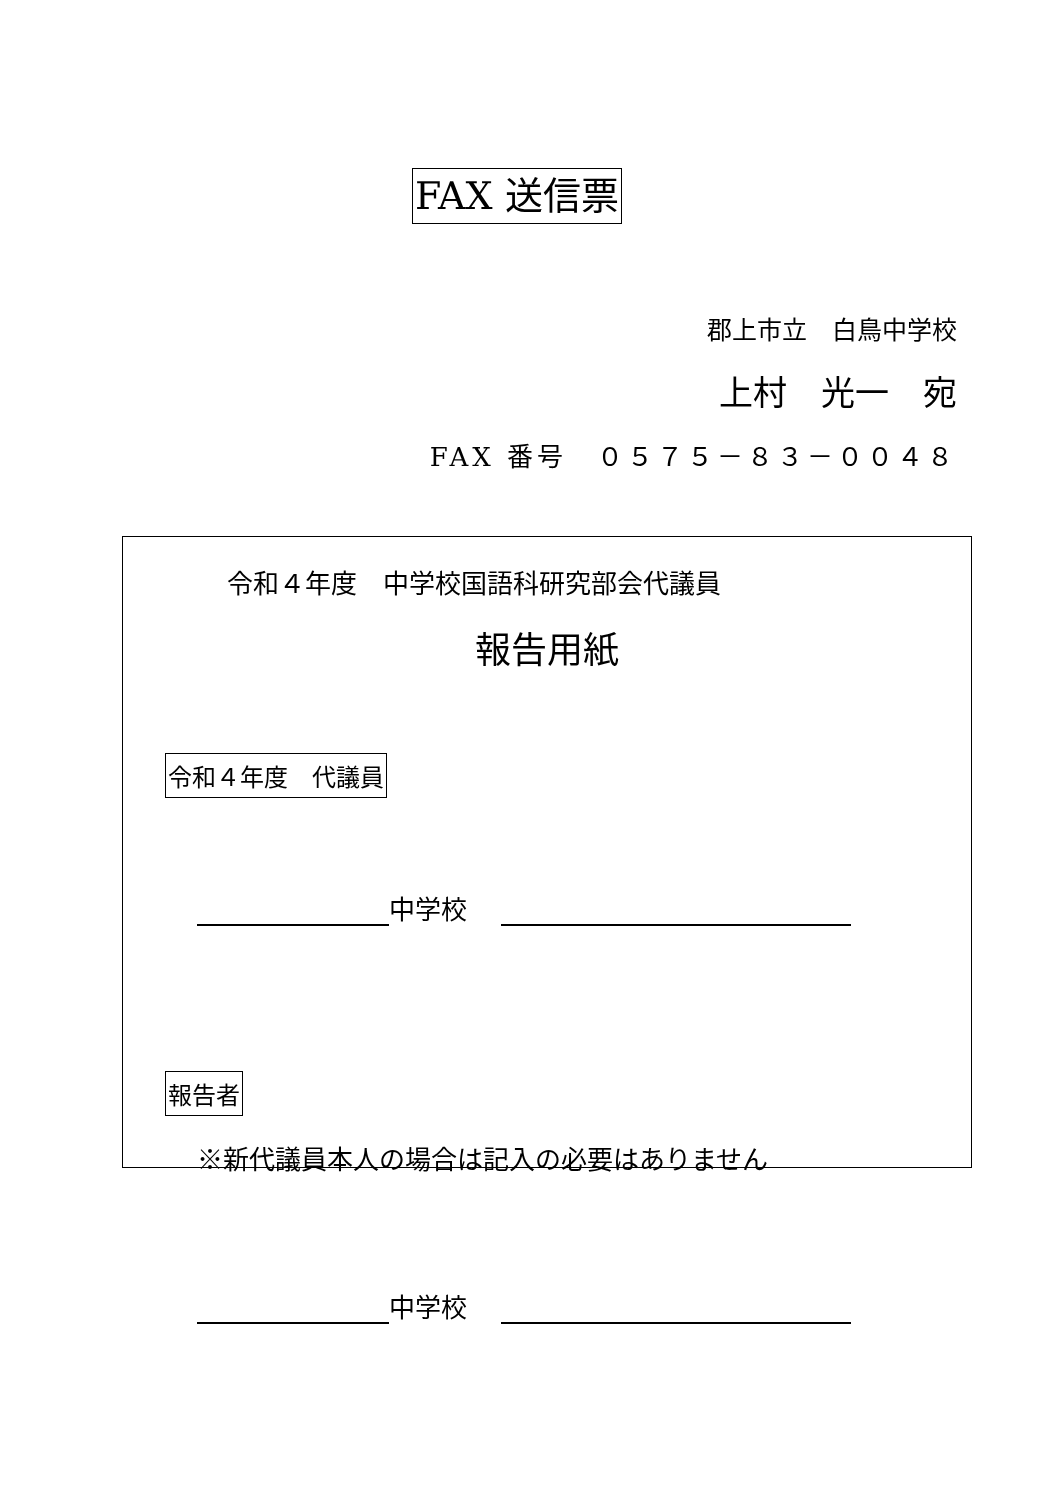FAX 送信票
郡上市立　白鳥中学校
上村　光一　宛
FAX 番号　０５７５－８３－００４８
令和４年度　中学校国語科研究部会代議員
報告用紙
令和４年度　代議員
中学校　
報告者
※新代議員本人の場合は記入の必要はありません
中学校